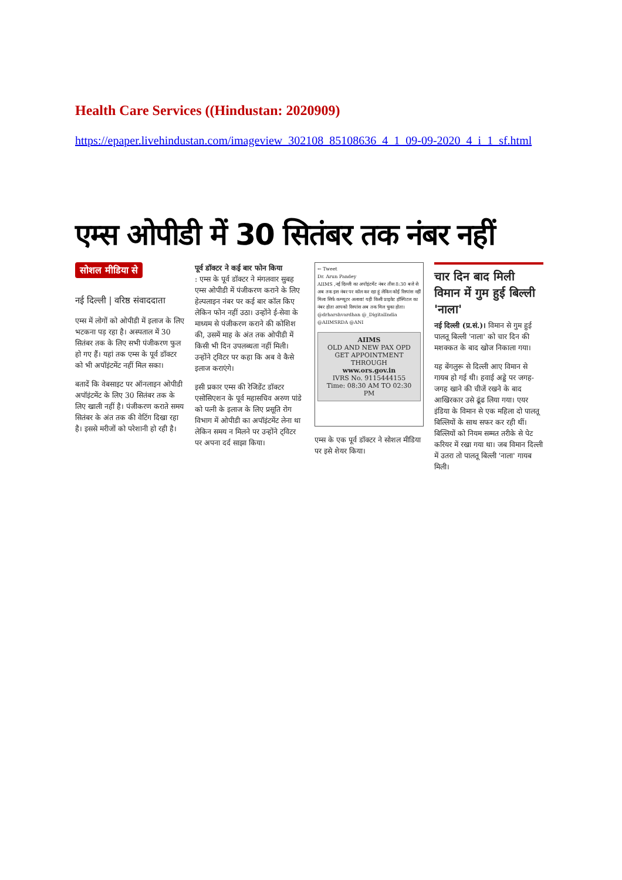Health Care Services ((Hindustan: 2020909)
https://epaper.livehindustan.com/imageview_302108_85108636_4_1_09-09-2020_4_i_1_sf.html
एम्स ओपीडी में 30 सितंबर तक नंबर नहीं
सोशल मीडिया से
नई दिल्ली | वरिष्ठ संवाददाता
एम्स में लोगों को ओपीडी में इलाज के लिए भटकना पड़ रहा है। अस्पताल में 30 सितंबर तक के लिए सभी पंजीकरण फुल हो गए हैं। यहां तक एम्स के पूर्व डॉक्टर को भी अपॉइंटमेंट नहीं मिल सका।
बतादें कि वेबसाइट पर ऑनलाइन ओपीडी अपॉइंटमेंट के लिए 30 सितंबर तक के लिए खाली नहीं है। पंजीकरण कराते समय सितंबर के अंत तक की वेटिंग दिखा रहा है। इससे मरीजों को परेशानी हो रही है।
पूर्व डॉक्टर ने कई बार फोन किया
: एम्स के पूर्व डॉक्टर ने मंगलवार सुबह एम्स ओपीडी में पंजीकरण कराने के लिए हेल्पलाइन नंबर पर कई बार कॉल किए लेकिन फोन नहीं उठा। उन्होंने ई-सेवा के माध्यम से पंजीकरण कराने की कोशिश की, उसमें माह के अंत तक ओपीडी में किसी भी दिन उपलब्धता नहीं मिली। उन्होंने ट्विटर पर कहा कि अब वे कैसे इलाज कराएंगे।
इसी प्रकार एम्स की रेजिडेंट डॉक्टर एसोसिएशन के पूर्व महासचिव अरुण पांडे को पत्नी के इलाज के लिए प्रसूति रोग विभाग में ओपीडी का अपॉइंटमेंट लेना था लेकिन समय न मिलने पर उन्होंने ट्विटर पर अपना दर्द साझा किया।
← Tweet
Dr. Arun Pandey
AIIMS ,नई दिल्ली का अपॉइंटमेंट नंबर तीस 8:30 बजे से अब तक इस नंबर पर कॉल कर रहा हूं लेकिन कोई रिस्पांस नहीं मिला सिर्फ कम्प्यूटर अलावा! यही किसी प्राइवेट हॉस्पिटल का नंबर होता आपको रिस्पांस अब तक मिल चुका होता। @drharshvardhan @_DigitalIndia @AIIMSRDA @ANI
AIIMS
OLD AND NEW PAX OPD
GET APPOINTMENT THROUGH
www.ors.gov.in
IVRS No. 9115444155
Time: 08:30 AM TO 02:30 PM
एम्स के एक पूर्व डॉक्टर ने सोशल मीडिया पर इसे शेयर किया।
चार दिन बाद मिली विमान में गुम हुई बिल्ली 'नाला'
नई दिल्ली (प्र.सं.)। विमान से गुम हुई पालतू बिल्ली 'नाला' को चार दिन की मशक्कत के बाद खोज निकाला गया।
यह बेंगलुरू से दिल्ली आए विमान से गायब हो गई थी। हवाई अड्डे पर जगह-जगह खाने की चीजें रखने के बाद आखिरकार उसे ढूंढ लिया गया। एयर इंडिया के विमान से एक महिला दो पालतू बिल्लियों के साथ सफर कर रही थीं। बिल्लियों को नियम सम्मत तरीके से पेट करियर में रखा गया था। जब विमान दिल्ली में उतरा तो पालतू बिल्ली 'नाला' गायब मिली।